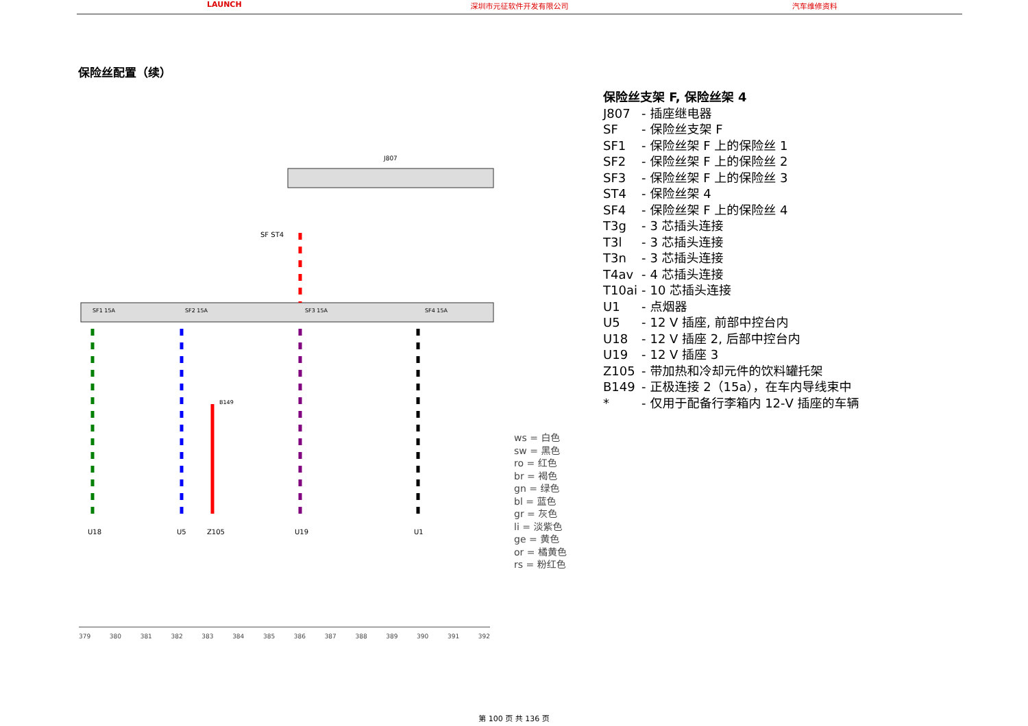LAUNCH 深圳市元征软件开发有限公司 汽车维修资料
保险丝配置（续）
J807
SF ST4
SF1 15A
SF2 15A
SF3 15A
SF4 15A
U18
U5
Z105
U19
U1
B149
379 380 381 382 383 384 385 386 387 388 389 390 391 392
保险丝支架 F, 保险丝架 4
| J807 | - | 插座继电器 |
| SF | - | 保险丝支架 F |
| SF1 | - | 保险丝架 F 上的保险丝 1 |
| SF2 | - | 保险丝架 F 上的保险丝 2 |
| SF3 | - | 保险丝架 F 上的保险丝 3 |
| ST4 | - | 保险丝架 4 |
| SF4 | - | 保险丝架 F 上的保险丝 4 |
| T3g | - | 3 芯插头连接 |
| T3l | - | 3 芯插头连接 |
| T3n | - | 3 芯插头连接 |
| T4av | - | 4 芯插头连接 |
| T10ai | - | 10 芯插头连接 |
| U1 | - | 点烟器 |
| U5 | - | 12 V 插座, 前部中控台内 |
| U18 | - | 12 V 插座 2, 后部中控台内 |
| U19 | - | 12 V 插座 3 |
| Z105 | - | 带加热和冷却元件的饮料罐托架 |
| B149 | - | 正极连接 2（15a），在车内导线束中 |
| * | - | 仅用于配备行李箱内 12-V 插座的车辆 |
ws = 白色
sw = 黑色
ro = 红色
br = 褐色
gn = 绿色
bl = 蓝色
gr = 灰色
li = 淡紫色
ge = 黄色
or = 橘黄色
rs = 粉红色
第 100 页 共 136 页